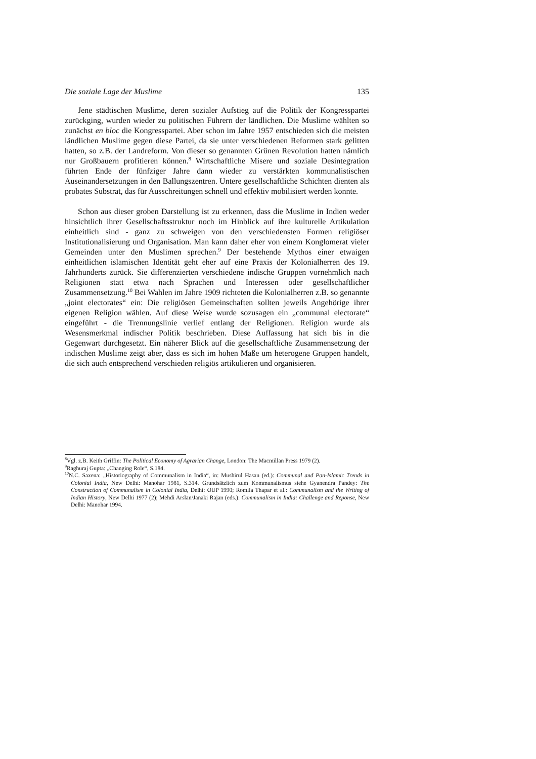Die soziale Lage der Muslime 135
Jene städtischen Muslime, deren sozialer Aufstieg auf die Politik der Kongresspartei zurückging, wurden wieder zu politischen Führern der ländlichen. Die Muslime wählten so zunächst en bloc die Kongresspartei. Aber schon im Jahre 1957 entschieden sich die meisten ländlichen Muslime gegen diese Partei, da sie unter verschiedenen Reformen stark gelitten hatten, so z.B. der Landreform. Von dieser so genannten Grünen Revolution hatten nämlich nur Großbauern profitieren können.<sup>8</sup> Wirtschaftliche Misere und soziale Desintegration führten Ende der fünfziger Jahre dann wieder zu verstärkten kommunalistischen Auseinandersetzungen in den Ballungszentren. Untere gesellschaftliche Schichten dienten als probates Substrat, das für Ausschreitungen schnell und effektiv mobilisiert werden konnte.
Schon aus dieser groben Darstellung ist zu erkennen, dass die Muslime in Indien weder hinsichtlich ihrer Gesellschaftsstruktur noch im Hinblick auf ihre kulturelle Artikulation einheitlich sind - ganz zu schweigen von den verschiedensten Formen religiöser Institutionalisierung und Organisation. Man kann daher eher von einem Konglomerat vieler Gemeinden unter den Muslimen sprechen.<sup>9</sup> Der bestehende Mythos einer etwaigen einheitlichen islamischen Identität geht eher auf eine Praxis der Kolonialherren des 19. Jahrhunderts zurück. Sie differenzierten verschiedene indische Gruppen vornehmlich nach Religionen statt etwa nach Sprachen und Interessen oder gesellschaftlicher Zusammensetzung.<sup>10</sup> Bei Wahlen im Jahre 1909 richteten die Kolonialherren z.B. so genannte „joint electorates“ ein: Die religiösen Gemeinschaften sollten jeweils Angehörige ihrer eigenen Religion wählen. Auf diese Weise wurde sozusagen ein „communal electorate“ eingeführt - die Trennungslinie verlief entlang der Religionen. Religion wurde als Wesensmerkmal indischer Politik beschrieben. Diese Auffassung hat sich bis in die Gegenwart durchgesetzt. Ein näherer Blick auf die gesellschaftliche Zusammensetzung der indischen Muslime zeigt aber, dass es sich im hohen Maße um heterogene Gruppen handelt, die sich auch entsprechend verschieden religiös artikulieren und organisieren.
<sup>8</sup> Vgl. z.B. Keith Griffin: The Political Economy of Agrarian Change, London: The Macmillan Press 1979 (2).
<sup>9</sup> Raghuraj Gupta: „Changing Role“, S.184.
<sup>10</sup>N.C. Saxena: „Historiography of Communalism in India“, in: Mushirul Hasan (ed.): Communal and Pan-Islamic Trends in Colonial India, New Delhi: Manohar 1981, S.314. Grundsätzlich zum Kommunalismus siehe Gyanendra Pandey: The Construction of Communalism in Colonial India, Delhi: OUP 1990; Romila Thapar et al.: Communalism and the Writing of Indian History, New Delhi 1977 (2); Mehdi Arslan/Janaki Rajan (eds.): Communalism in India: Challenge and Reponse, New Delhi: Manohar 1994.